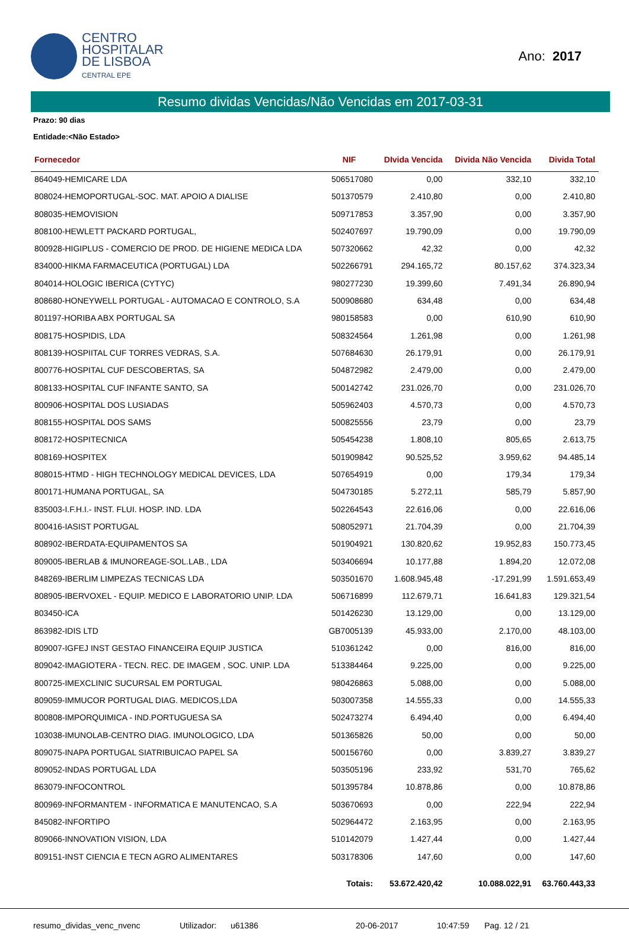CENTRO
HOSPITALAR
DE LISBOA
CENTRAL EPE
Ano: 2017
Resumo dividas Vencidas/Não Vencidas em 2017-03-31
Prazo: 90 dias
Entidade:<Não Estado>
| Fornecedor | NIF | DIvida Vencida | Divida Não Vencida | Divida Total |
| --- | --- | --- | --- | --- |
| 864049-HEMICARE LDA | 506517080 | 0,00 | 332,10 | 332,10 |
| 808024-HEMOPORTUGAL-SOC. MAT. APOIO A DIALISE | 501370579 | 2.410,80 | 0,00 | 2.410,80 |
| 808035-HEMOVISION | 509717853 | 3.357,90 | 0,00 | 3.357,90 |
| 808100-HEWLETT PACKARD PORTUGAL, | 502407697 | 19.790,09 | 0,00 | 19.790,09 |
| 800928-HIGIPLUS - COMERCIO DE PROD. DE HIGIENE MEDICA LDA | 507320662 | 42,32 | 0,00 | 42,32 |
| 834000-HIKMA FARMACEUTICA (PORTUGAL) LDA | 502266791 | 294.165,72 | 80.157,62 | 374.323,34 |
| 804014-HOLOGIC IBERICA (CYTYC) | 980277230 | 19.399,60 | 7.491,34 | 26.890,94 |
| 808680-HONEYWELL PORTUGAL - AUTOMACAO E CONTROLO, S.A | 500908680 | 634,48 | 0,00 | 634,48 |
| 801197-HORIBA ABX PORTUGAL SA | 980158583 | 0,00 | 610,90 | 610,90 |
| 808175-HOSPIDIS, LDA | 508324564 | 1.261,98 | 0,00 | 1.261,98 |
| 808139-HOSPIITAL CUF TORRES VEDRAS, S.A. | 507684630 | 26.179,91 | 0,00 | 26.179,91 |
| 800776-HOSPITAL CUF DESCOBERTAS, SA | 504872982 | 2.479,00 | 0,00 | 2.479,00 |
| 808133-HOSPITAL CUF INFANTE SANTO, SA | 500142742 | 231.026,70 | 0,00 | 231.026,70 |
| 800906-HOSPITAL DOS LUSIADAS | 505962403 | 4.570,73 | 0,00 | 4.570,73 |
| 808155-HOSPITAL DOS SAMS | 500825556 | 23,79 | 0,00 | 23,79 |
| 808172-HOSPITECNICA | 505454238 | 1.808,10 | 805,65 | 2.613,75 |
| 808169-HOSPITEX | 501909842 | 90.525,52 | 3.959,62 | 94.485,14 |
| 808015-HTMD - HIGH TECHNOLOGY MEDICAL DEVICES, LDA | 507654919 | 0,00 | 179,34 | 179,34 |
| 800171-HUMANA PORTUGAL, SA | 504730185 | 5.272,11 | 585,79 | 5.857,90 |
| 835003-I.F.H.I.- INST. FLUI. HOSP. IND. LDA | 502264543 | 22.616,06 | 0,00 | 22.616,06 |
| 800416-IASIST PORTUGAL | 508052971 | 21.704,39 | 0,00 | 21.704,39 |
| 808902-IBERDATA-EQUIPAMENTOS SA | 501904921 | 130.820,62 | 19.952,83 | 150.773,45 |
| 809005-IBERLAB & IMUNOREAGE-SOL.LAB., LDA | 503406694 | 10.177,88 | 1.894,20 | 12.072,08 |
| 848269-IBERLIM LIMPEZAS TECNICAS LDA | 503501670 | 1.608.945,48 | -17.291,99 | 1.591.653,49 |
| 808905-IBERVOXEL - EQUIP. MEDICO E LABORATORIO UNIP. LDA | 506716899 | 112.679,71 | 16.641,83 | 129.321,54 |
| 803450-ICA | 501426230 | 13.129,00 | 0,00 | 13.129,00 |
| 863982-IDIS LTD | GB7005139 | 45.933,00 | 2.170,00 | 48.103,00 |
| 809007-IGFEJ INST GESTAO FINANCEIRA EQUIP JUSTICA | 510361242 | 0,00 | 816,00 | 816,00 |
| 809042-IMAGIOTERA - TECN. REC. DE IMAGEM , SOC. UNIP. LDA | 513384464 | 9.225,00 | 0,00 | 9.225,00 |
| 800725-IMEXCLINIC SUCURSAL EM PORTUGAL | 980426863 | 5.088,00 | 0,00 | 5.088,00 |
| 809059-IMMUCOR PORTUGAL DIAG. MEDICOS,LDA | 503007358 | 14.555,33 | 0,00 | 14.555,33 |
| 800808-IMPORQUIMICA - IND.PORTUGUESA SA | 502473274 | 6.494,40 | 0,00 | 6.494,40 |
| 103038-IMUNOLAB-CENTRO DIAG. IMUNOLOGICO, LDA | 501365826 | 50,00 | 0,00 | 50,00 |
| 809075-INAPA PORTUGAL SIATRIBUICAO PAPEL SA | 500156760 | 0,00 | 3.839,27 | 3.839,27 |
| 809052-INDAS PORTUGAL LDA | 503505196 | 233,92 | 531,70 | 765,62 |
| 863079-INFOCONTROL | 501395784 | 10.878,86 | 0,00 | 10.878,86 |
| 800969-INFORMANTEM - INFORMATICA E MANUTENCAO, S.A | 503670693 | 0,00 | 222,94 | 222,94 |
| 845082-INFORTIPO | 502964472 | 2.163,95 | 0,00 | 2.163,95 |
| 809066-INNOVATION VISION, LDA | 510142079 | 1.427,44 | 0,00 | 1.427,44 |
| 809151-INST CIENCIA E TECN AGRO ALIMENTARES | 503178306 | 147,60 | 0,00 | 147,60 |
| | Totais: | 53.672.420,42 | 10.088.022,91 | 63.760.443,33 |
resumo_dividas_venc_nvenc Utilizador: u61386 20-06-2017 10:47:59 Pag. 12 / 21